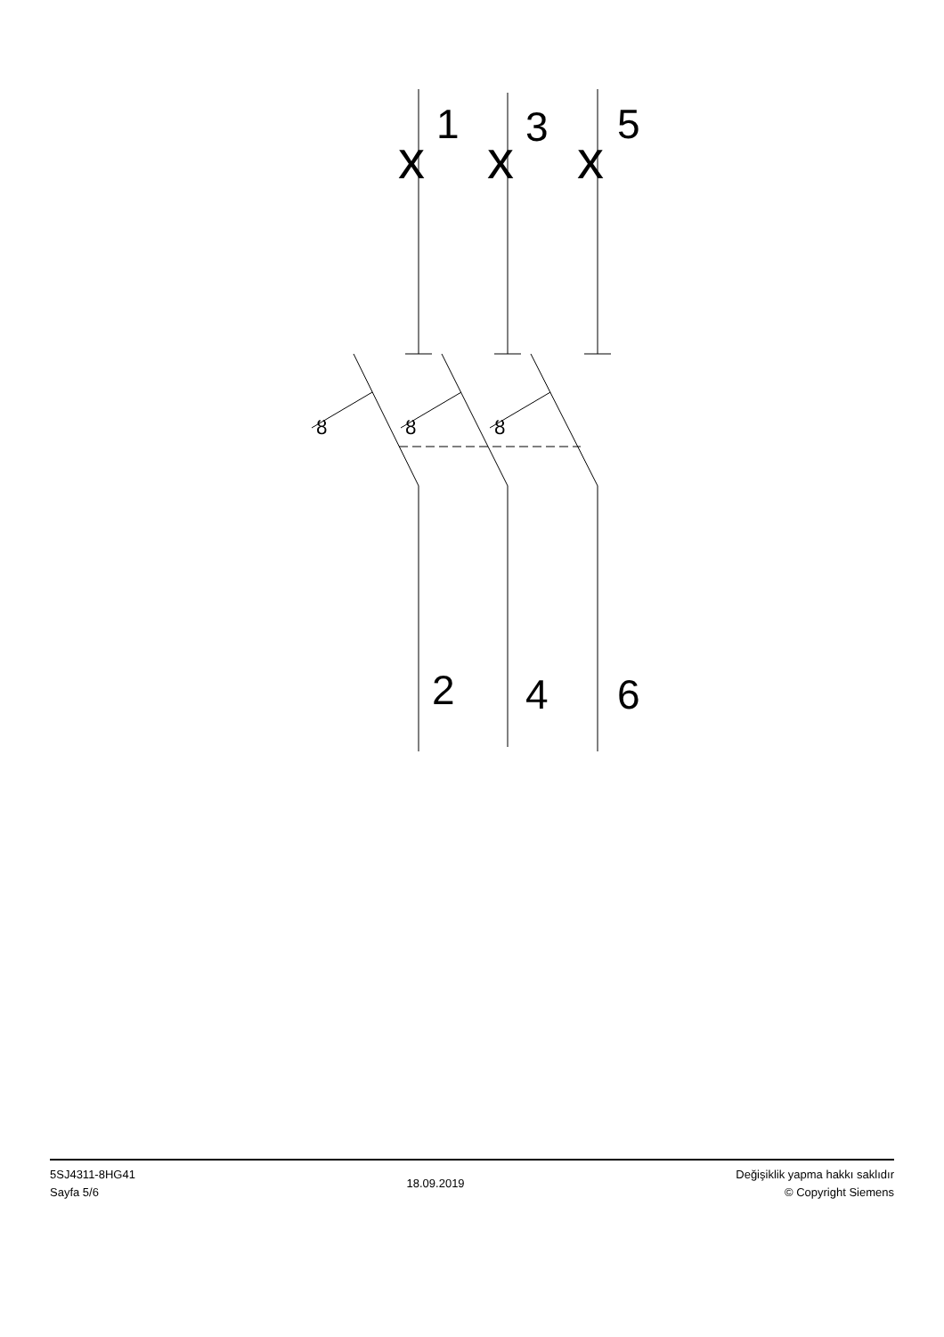x
x
x
1
3
5
2
4
6
ȣ
ȣ
ȣ
5SJ4311-8HG41
Sayfa 5/6
18.09.2019
Değişiklik yapma hakkı saklıdır
© Copyright Siemens